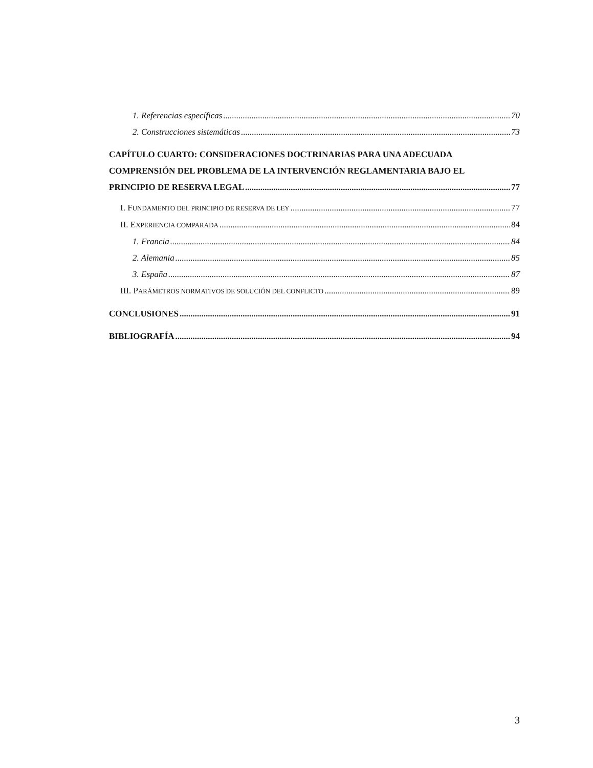1. Referencias específicas 70
2. Construcciones sistemáticas 73
CAPÍTULO CUARTO: CONSIDERACIONES DOCTRINARIAS PARA UNA ADECUADA COMPRENSIÓN DEL PROBLEMA DE LA INTERVENCIÓN REGLAMENTARIA BAJO EL
PRINCIPIO DE RESERVA LEGAL 77
I. FUNDAMENTO DEL PRINCIPIO DE RESERVA DE LEY 77
II. EXPERIENCIA COMPARADA 84
1. Francia 84
2. Alemania 85
3. España 87
III. PARÁMETROS NORMATIVOS DE SOLUCIÓN DEL CONFLICTO 89
CONCLUSIONES 91
BIBLIOGRAFÍA 94
3